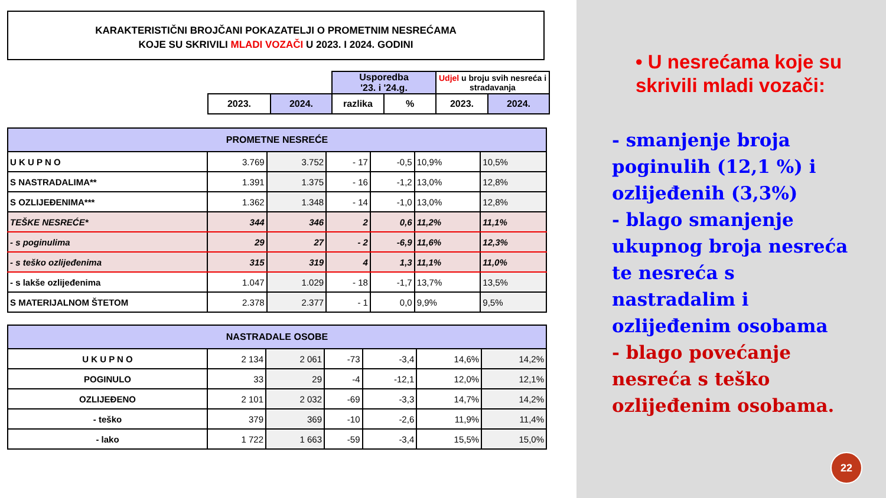KARAKTERISTIČNI BROJČANI POKAZATELJI O PROMETNIM NESREĆAMA
KOJE SU SKRIVILI MLADI VOZAČI U 2023. I 2024. GODINI
| | | Usporedba '23. i '24.g. | | Udjel u broju svih nesreća i stradavanja | |
| 2023. | 2024. | razlika | % | 2023. | 2024. |
| PROMETNE NESREĆE | | | | | | |
| U K U P N O | 3.769 | 3.752 | - 17 | -0,5 | 10,9% | 10,5% |
| S NASTRADALIMA** | 1.391 | 1.375 | - 16 | -1,2 | 13,0% | 12,8% |
| S OZLIJEĐENIMA*** | 1.362 | 1.348 | - 14 | -1,0 | 13,0% | 12,8% |
| TEŠKE NESREĆE* | 344 | 346 | 2 | 0,6 | 11,2% | 11,1% |
| - s poginulima | 29 | 27 | - 2 | -6,9 | 11,6% | 12,3% |
| - s teško ozlijeđenima | 315 | 319 | 4 | 1,3 | 11,1% | 11,0% |
| - s lakše ozlijeđenima | 1.047 | 1.029 | - 18 | -1,7 | 13,7% | 13,5% |
| S MATERIJALNOM ŠTETOM | 2.378 | 2.377 | - 1 | 0,0 | 9,9% | 9,5% |
| NASTRADALE OSOBE | | | | | | |
| U K U P N O | 2 134 | 2 061 | -73 | -3,4 | 14,6% | 14,2% |
| POGINULO | 33 | 29 | -4 | -12,1 | 12,0% | 12,1% |
| OZLIJEĐENO | 2 101 | 2 032 | -69 | -3,3 | 14,7% | 14,2% |
| - teško | 379 | 369 | -10 | -2,6 | 11,9% | 11,4% |
| - lako | 1 722 | 1 663 | -59 | -3,4 | 15,5% | 15,0% |
• U nesrećama koje su skrivili mladi vozači:
- smanjenje broja poginulih (12,1 %) i ozlijeđenih (3,3%)
- blago smanjenje ukupnog broja nesreća te nesreća s nastradalim i ozlijeđenim osobama
- blago povećanje nesreća s teško ozlijeđenim osobama.
22